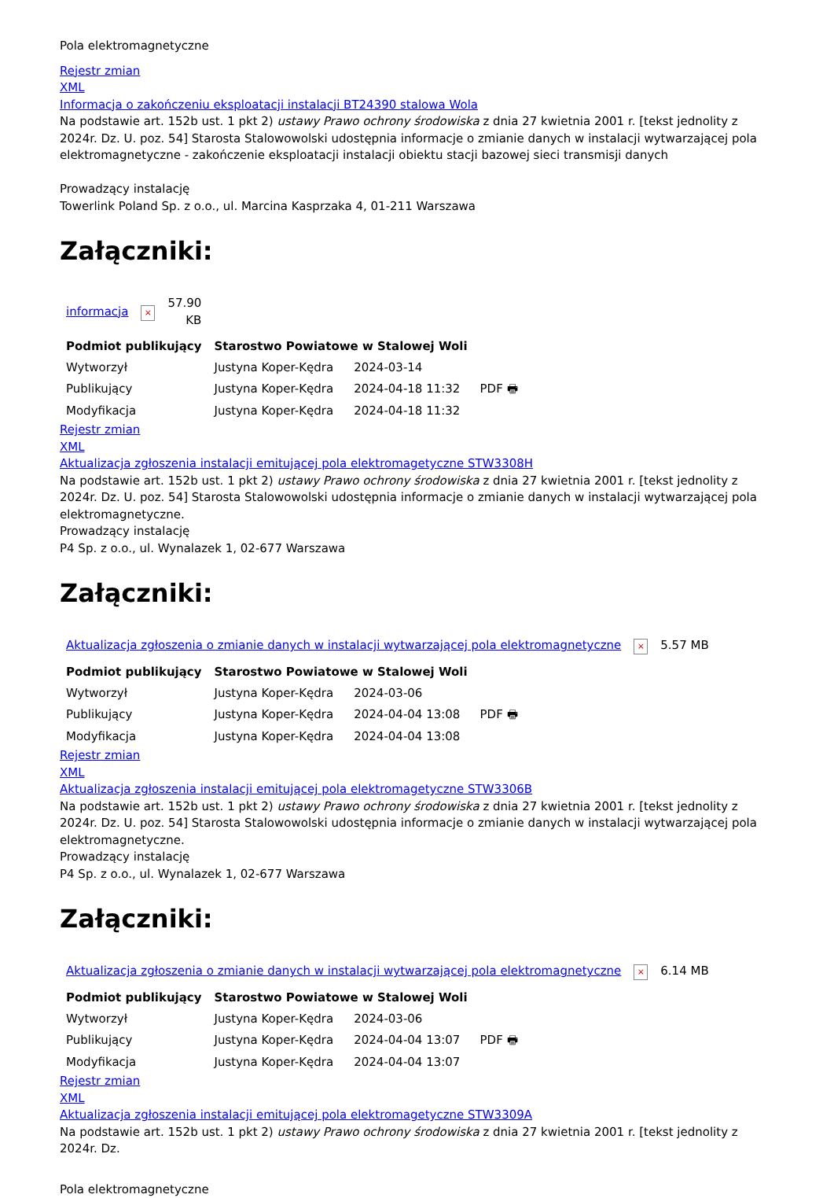Pola elektromagnetyczne
Rejestr zmian
XML
Informacja o zakończeniu eksploatacji instalacji BT24390 stalowa Wola
Na podstawie art. 152b ust. 1 pkt 2) ustawy Prawo ochrony środowiska z dnia 27 kwietnia 2001 r. [tekst jednolity z 2024r. Dz. U. poz. 54] Starosta Stalowowolski udostępnia informacje o zmianie danych w instalacji wytwarzającej pola elektromagnetyczne - zakończenie eksploatacji instalacji obiektu stacji bazowej sieci transmisji danych
Prowadzący instalację
Towerlink Poland Sp. z o.o., ul. Marcina Kasprzaka 4, 01-211 Warszawa
Załączniki:
| informacja | × | 57.90 KB |
| Podmiot publikujący | Starostwo Powiatowe w Stalowej Woli | | |
| Wytworzył | Justyna Koper-Kędra | 2024-03-14 | PDF 🖶 |
| Publikujący | Justyna Koper-Kędra | 2024-04-18 11:32 | |
| Modyfikacja | Justyna Koper-Kędra | 2024-04-18 11:32 | |
Rejestr zmian
XML
Aktualizacja zgłoszenia instalacji emitującej pola elektromagetyczne STW3308H
Na podstawie art. 152b ust. 1 pkt 2) ustawy Prawo ochrony środowiska z dnia 27 kwietnia 2001 r. [tekst jednolity z 2024r. Dz. U. poz. 54] Starosta Stalowowolski udostępnia informacje o zmianie danych w instalacji wytwarzającej pola elektromagnetyczne.
Prowadzący instalację
P4 Sp. z o.o., ul. Wynalazek 1, 02-677 Warszawa
Załączniki:
| Aktualizacja zgłoszenia o zmianie danych w instalacji wytwarzającej pola elektromagnetyczne | × | 5.57 MB |
| Podmiot publikujący | Starostwo Powiatowe w Stalowej Woli | | |
| Wytworzył | Justyna Koper-Kędra | 2024-03-06 | PDF 🖶 |
| Publikujący | Justyna Koper-Kędra | 2024-04-04 13:08 | |
| Modyfikacja | Justyna Koper-Kędra | 2024-04-04 13:08 | |
Rejestr zmian
XML
Aktualizacja zgłoszenia instalacji emitującej pola elektromagetyczne STW3306B
Na podstawie art. 152b ust. 1 pkt 2) ustawy Prawo ochrony środowiska z dnia 27 kwietnia 2001 r. [tekst jednolity z 2024r. Dz. U. poz. 54] Starosta Stalowowolski udostępnia informacje o zmianie danych w instalacji wytwarzającej pola elektromagnetyczne.
Prowadzący instalację
P4 Sp. z o.o., ul. Wynalazek 1, 02-677 Warszawa
Załączniki:
| Aktualizacja zgłoszenia o zmianie danych w instalacji wytwarzającej pola elektromagnetyczne | × | 6.14 MB |
| Podmiot publikujący | Starostwo Powiatowe w Stalowej Woli | | |
| Wytworzył | Justyna Koper-Kędra | 2024-03-06 | PDF 🖶 |
| Publikujący | Justyna Koper-Kędra | 2024-04-04 13:07 | |
| Modyfikacja | Justyna Koper-Kędra | 2024-04-04 13:07 | |
Rejestr zmian
XML
Aktualizacja zgłoszenia instalacji emitującej pola elektromagetyczne STW3309A
Na podstawie art. 152b ust. 1 pkt 2) ustawy Prawo ochrony środowiska z dnia 27 kwietnia 2001 r. [tekst jednolity z 2024r. Dz.
Pola elektromagnetyczne